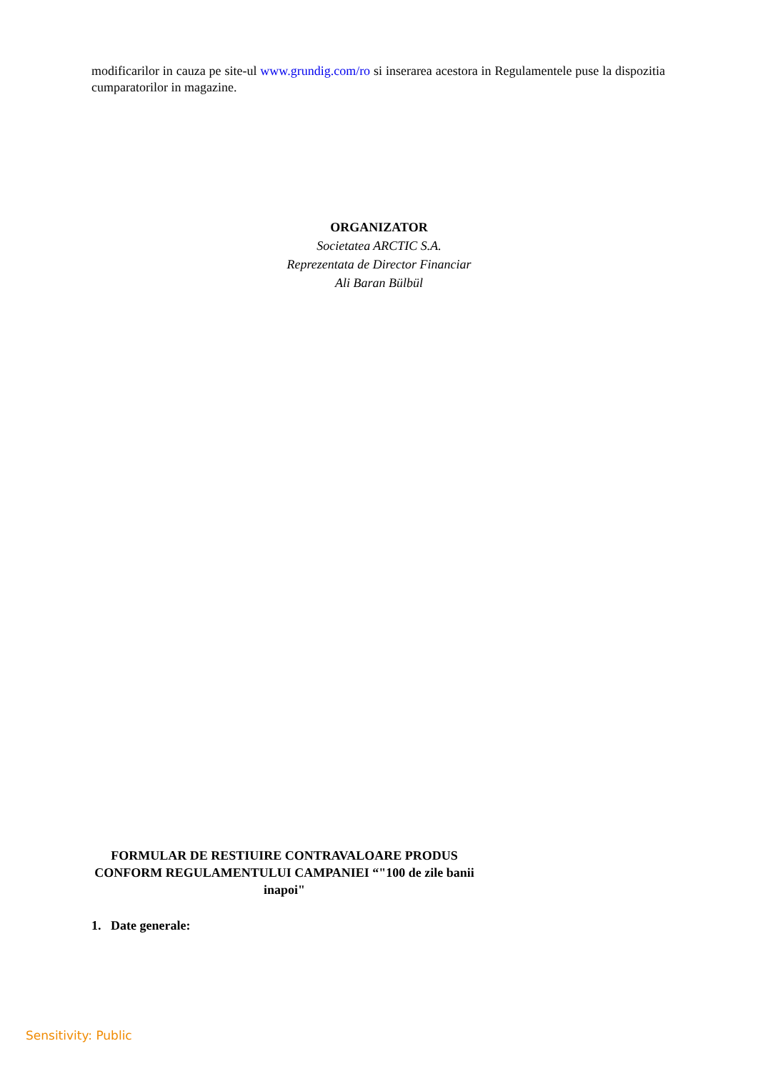modificarilor in cauza pe site-ul www.grundig.com/ro si inserarea acestora in Regulamentele puse la dispozitia cumparatorilor in magazine.
ORGANIZATOR
Societatea ARCTIC S.A.
Reprezentata de Director Financiar
Ali Baran Bülbül
FORMULAR DE RESTIUIRE CONTRAVALOARE PRODUS CONFORM REGULAMENTULUI CAMPANIEI “"100 de zile banii inapoi"
1. Date generale:
Sensitivity: Public